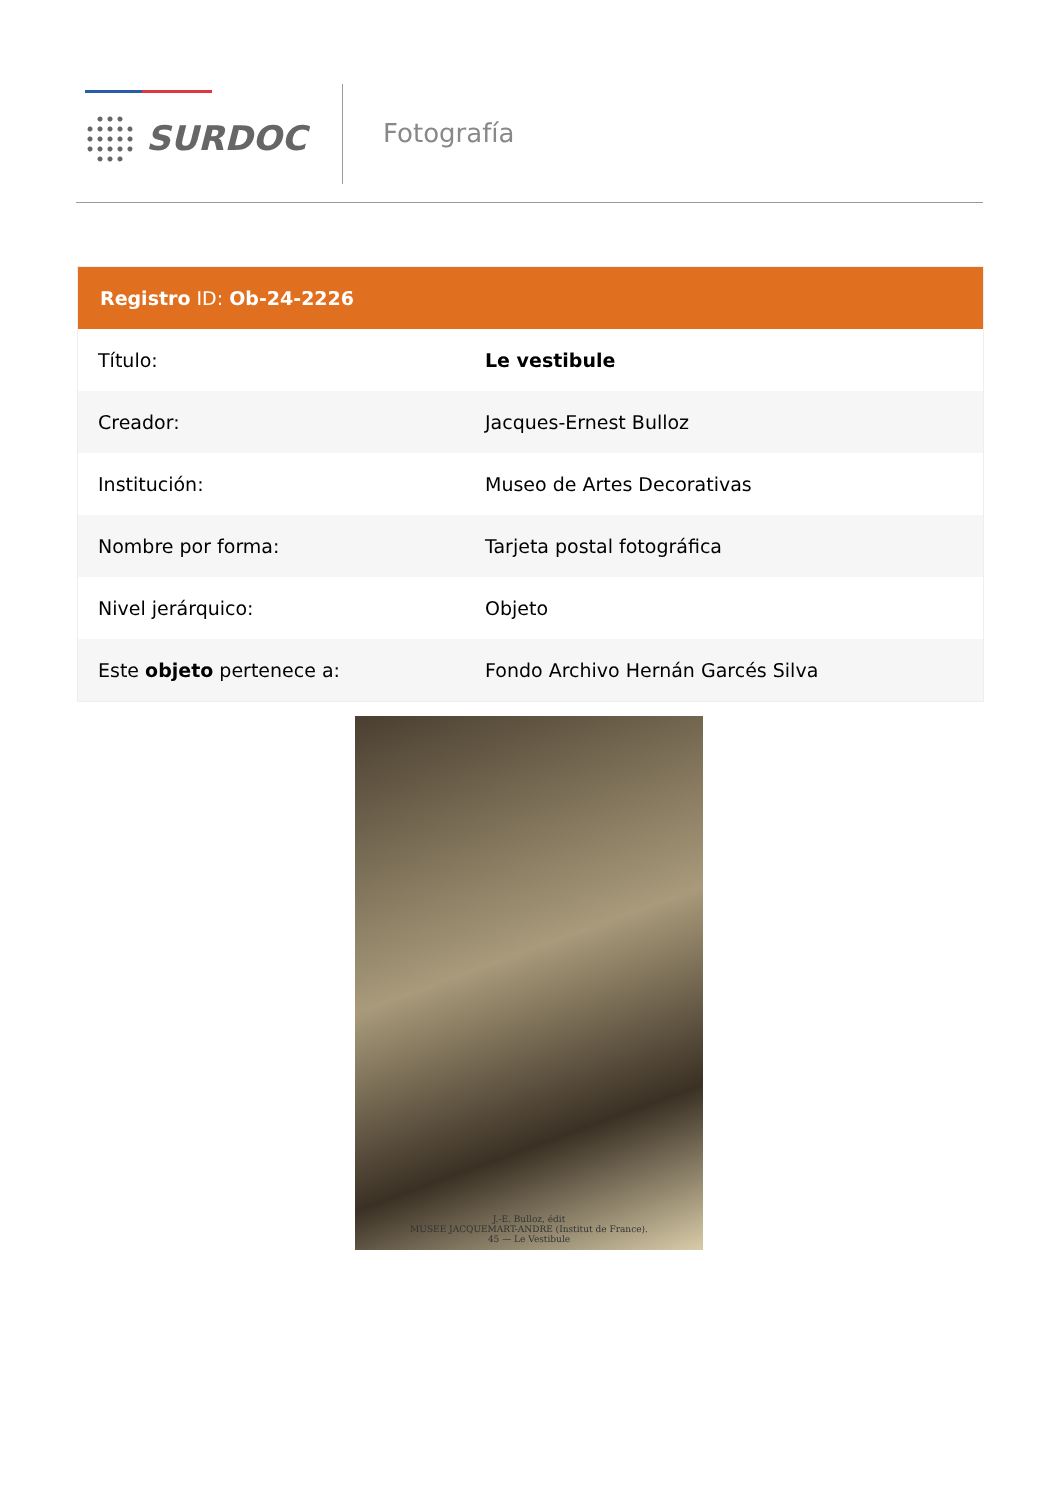SURDOC
Fotografía
Registro ID: Ob-24-2226
| Título: | Le vestibule |
| Creador: | Jacques-Ernest Bulloz |
| Institución: | Museo de Artes Decorativas |
| Nombre por forma: | Tarjeta postal fotográfica |
| Nivel jerárquico: | Objeto |
| Este objeto pertenece a: | Fondo Archivo Hernán Garcés Silva |
J.-E. Bulloz, édit
MUSEE JACQUEMART-ANDRE (Institut de France).
45 — Le Vestibule